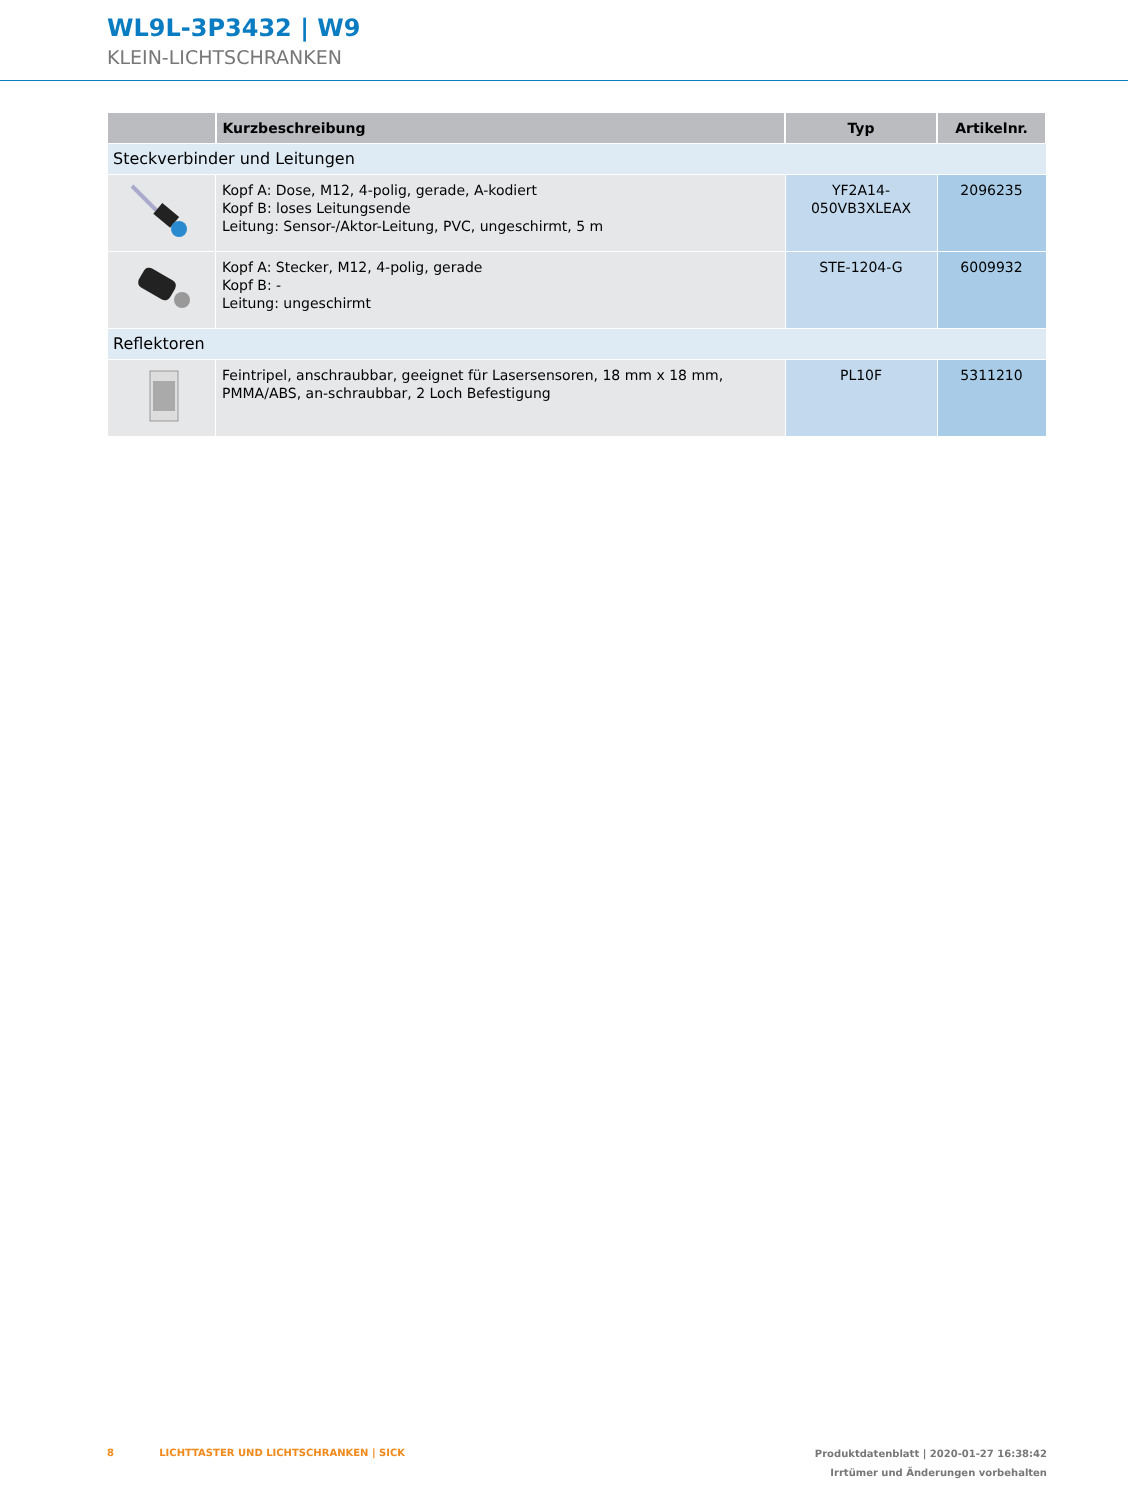WL9L-3P3432 | W9
KLEIN-LICHTSCHRANKEN
| | Kurzbeschreibung | Typ | Artikelnr. |
| --- | --- | --- | --- |
| Steckverbinder und Leitungen | | | |
| | Kopf A: Dose, M12, 4-polig, gerade, A-kodiert Kopf B: loses Leitungsende Leitung: Sensor-/Aktor-Leitung, PVC, ungeschirmt, 5 m | YF2A14- 050VB3XLEAX | 2096235 |
| | Kopf A: Stecker, M12, 4-polig, gerade Kopf B: - Leitung: ungeschirmt | STE-1204-G | 6009932 |
| Reflektoren | | | |
| | Feintripel, anschraubbar, geeignet für Lasersensoren, 18 mm x 18 mm, PMMA/ABS, an-schraubbar, 2 Loch Befestigung | PL10F | 5311210 |
8 LICHTTASTER UND LICHTSCHRANKEN | SICK
Produktdatenblatt | 2020-01-27 16:38:42
Irrtümer und Änderungen vorbehalten